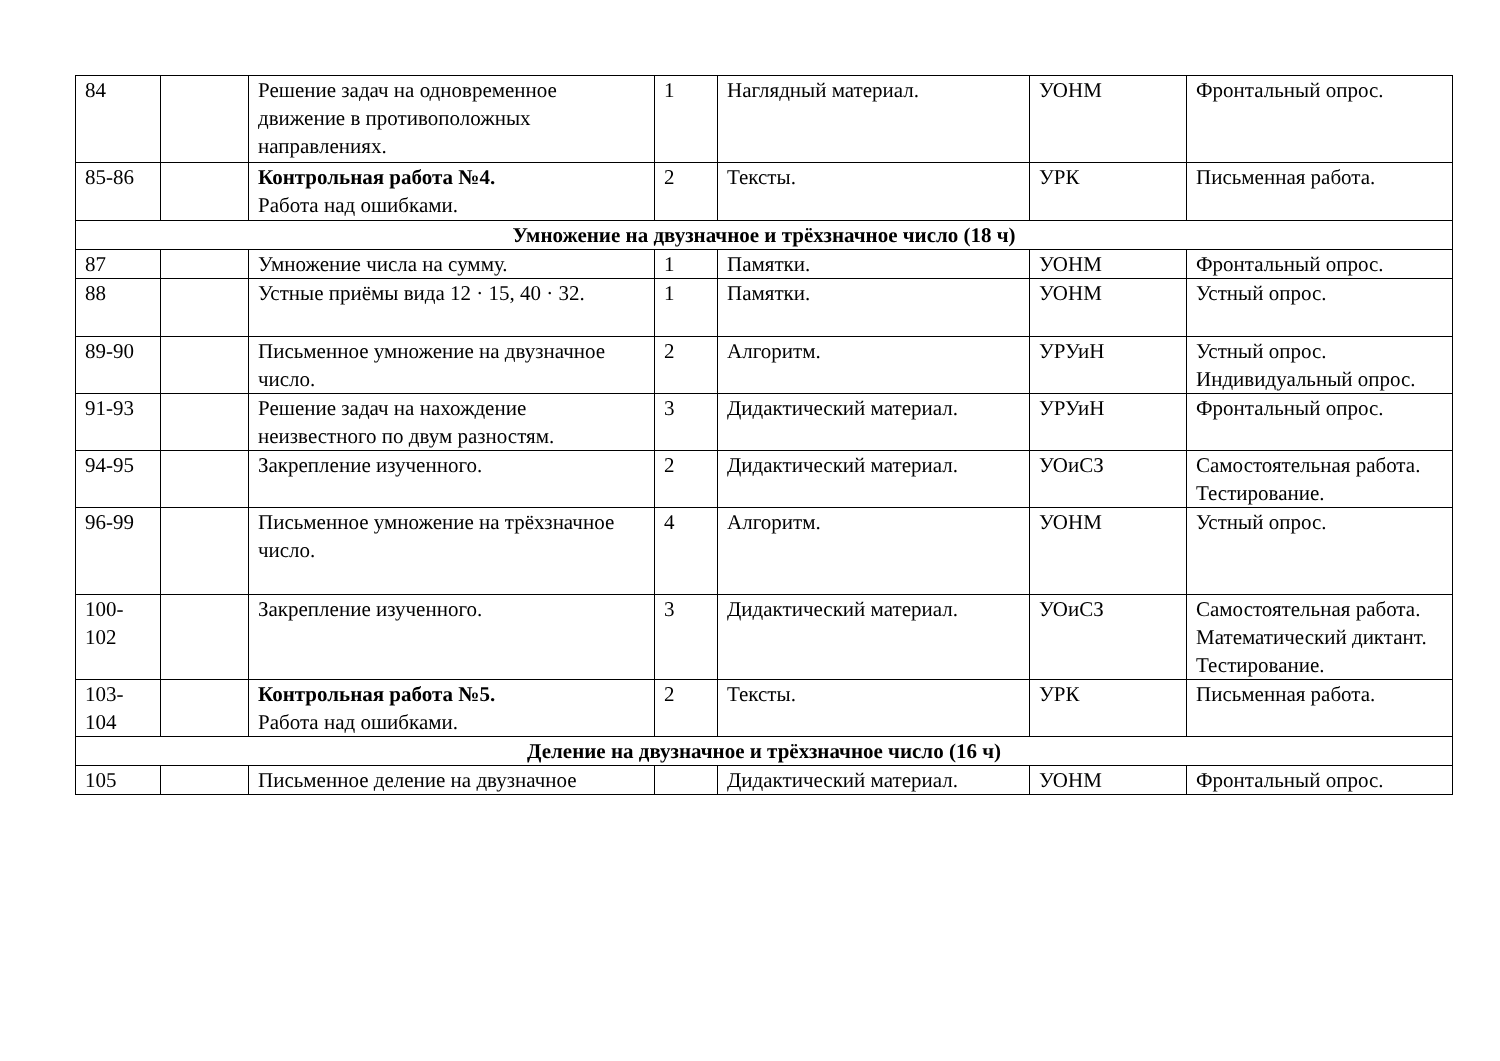| 84 | | Решение задач на одновременное движение в противоположных направлениях. | 1 | Наглядный материал. | УОНМ | Фронтальный опрос. |
| 85-86 | | Контрольная работа №4. Работа над ошибками. | 2 | Тексты. | УРК | Письменная работа. |
| Умножение на двузначное и трёхзначное число (18 ч) | | | | | | |
| 87 | | Умножение числа на сумму. | 1 | Памятки. | УОНМ | Фронтальный опрос. |
| 88 | | Устные приёмы вида 12 · 15, 40 · 32. | 1 | Памятки. | УОНМ | Устный опрос. |
| 89-90 | | Письменное умножение на двузначное число. | 2 | Алгоритм. | УРУиН | Устный опрос. Индивидуальный опрос. |
| 91-93 | | Решение задач на нахождение неизвестного по двум разностям. | 3 | Дидактический материал. | УРУиН | Фронтальный опрос. |
| 94-95 | | Закрепление изученного. | 2 | Дидактический материал. | УОиСЗ | Самостоятельная работа. Тестирование. |
| 96-99 | | Письменное умножение на трёхзначное число. | 4 | Алгоритм. | УОНМ | Устный опрос. |
| 100- 102 | | Закрепление изученного. | 3 | Дидактический материал. | УОиСЗ | Самостоятельная работа. Математический диктант. Тестирование. |
| 103- 104 | | Контрольная работа №5. Работа над ошибками. | 2 | Тексты. | УРК | Письменная работа. |
| Деление на двузначное и трёхзначное число (16 ч) | | | | | | |
| 105 | | Письменное деление на двузначное | | Дидактический материал. | УОНМ | Фронтальный опрос. |